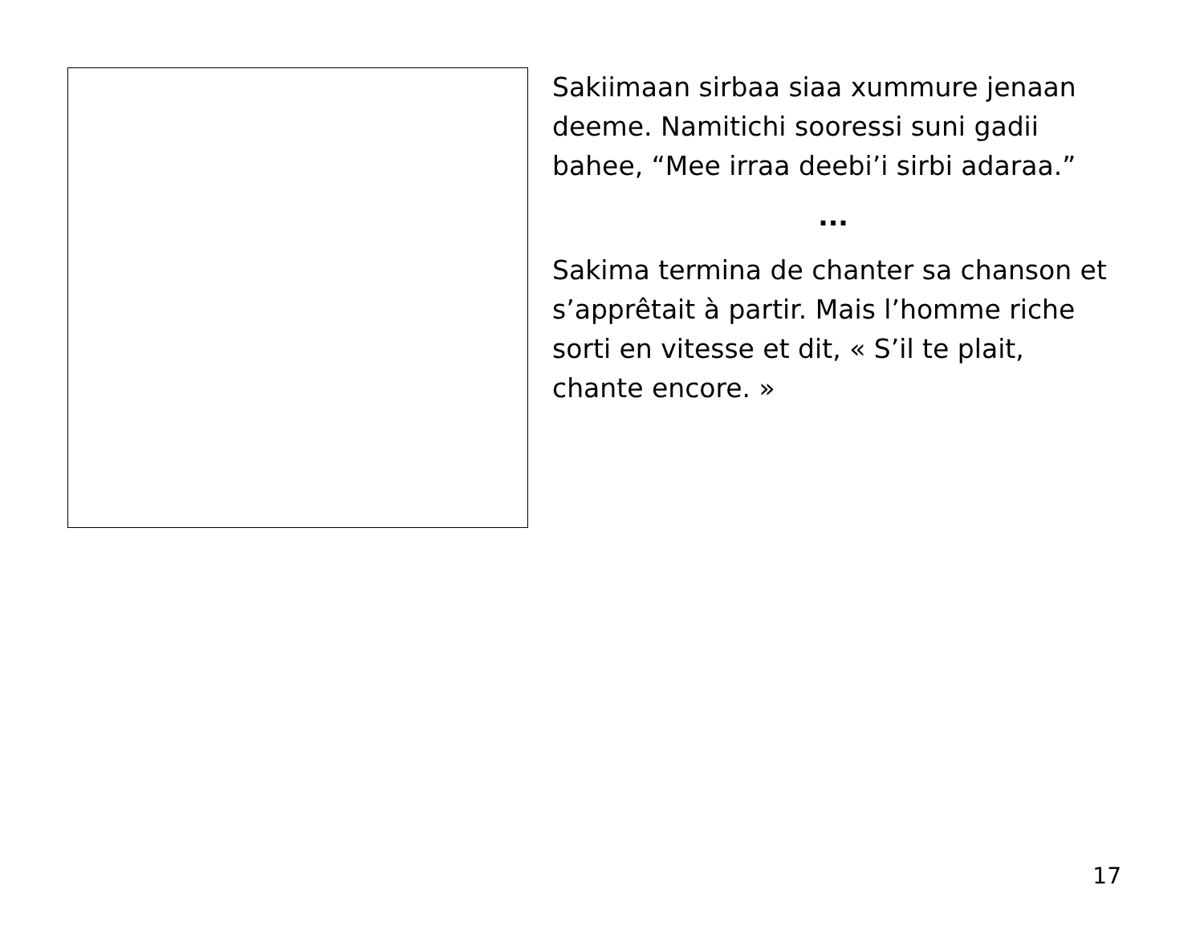Sakiimaan sirbaa siaa xummure jenaan deeme. Namitichi sooressi suni gadii bahee, “Mee irraa deebi’i sirbi adaraa.”
...
Sakima termina de chanter sa chanson et s’apprêtait à partir. Mais l’homme riche sorti en vitesse et dit, « S’il te plait, chante encore. »
17